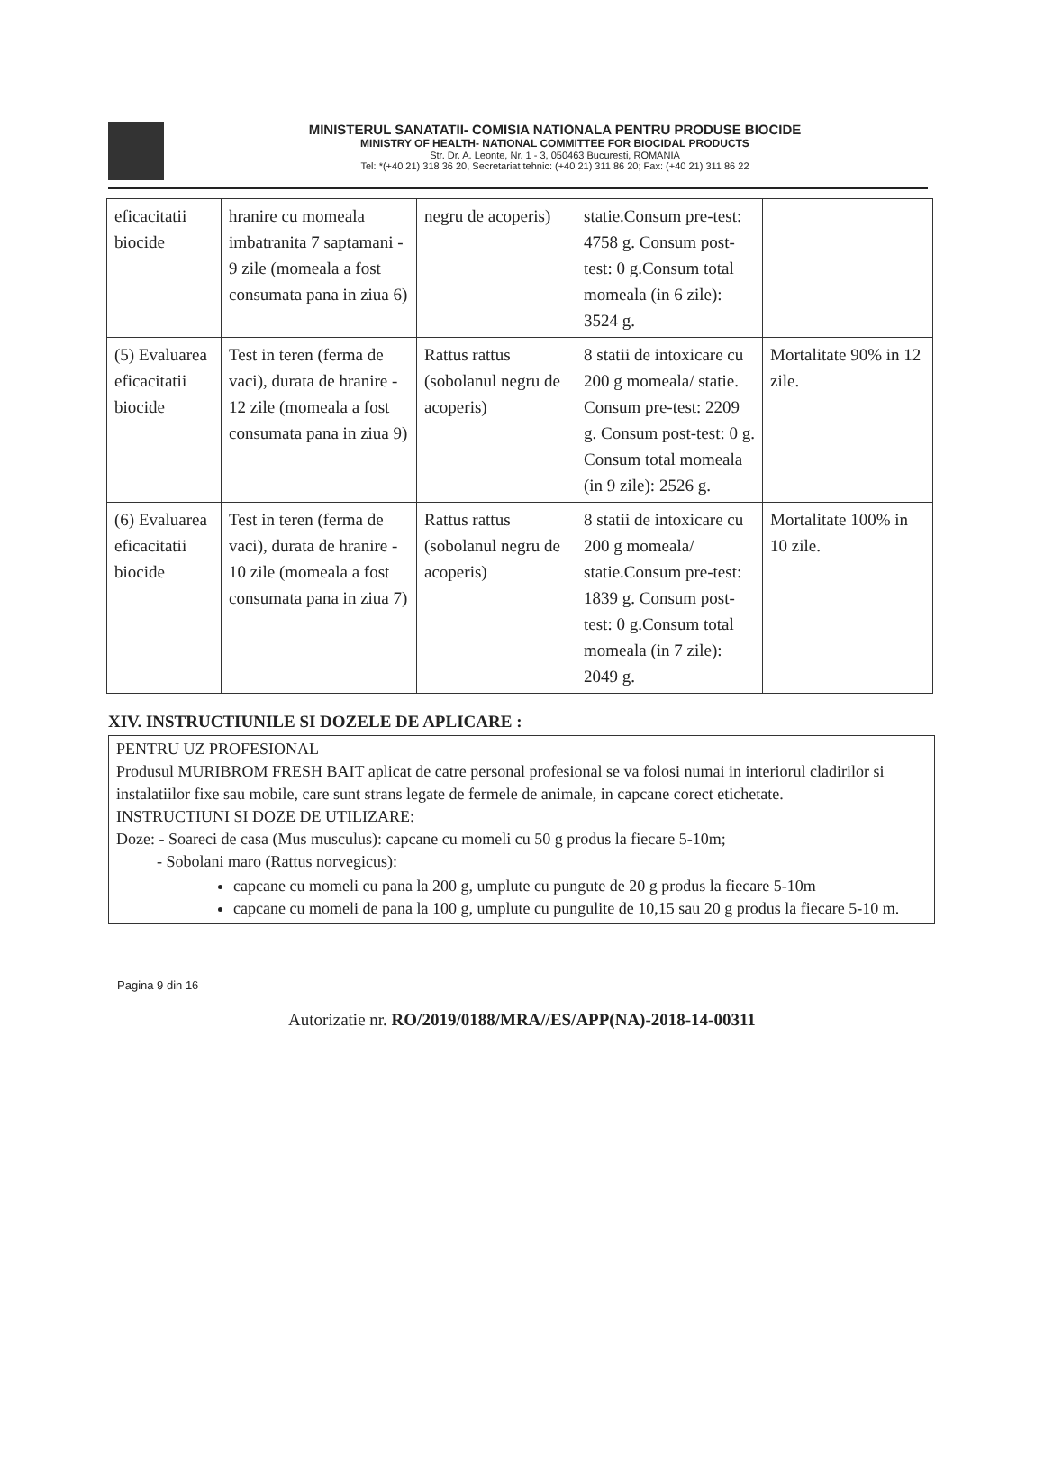MINISTERUL SANATATII- COMISIA NATIONALA PENTRU PRODUSE BIOCIDE
MINISTRY OF HEALTH- NATIONAL COMMITTEE FOR BIOCIDAL PRODUCTS
Str. Dr. A. Leonte, Nr. 1 - 3, 050463 Bucuresti, ROMANIA
Tel: *(+40 21) 318 36 20, Secretariat tehnic: (+40 21) 311 86 20; Fax: (+40 21) 311 86 22
| eficacitatii biocide | hranire cu momeala imbatranita 7 saptamani - 9 zile (momeala a fost consumata pana in ziua 6) | negru de acoperis) | statie.Consum pre-test: 4758 g. Consum post-test: 0 g.Consum total momeala (in 6 zile): 3524 g. | |
| (5) Evaluarea eficacitatii biocide | Test in teren (ferma de vaci), durata de hranire - 12 zile (momeala a fost consumata pana in ziua 9) | Rattus rattus (sobolanul negru de acoperis) | 8 statii de intoxicare cu 200 g momeala/ statie. Consum pre-test: 2209 g. Consum post-test: 0 g. Consum total momeala (in 9 zile): 2526 g. | Mortalitate 90% in 12 zile. |
| (6) Evaluarea eficacitatii biocide | Test in teren (ferma de vaci), durata de hranire - 10 zile (momeala a fost consumata pana in ziua 7) | Rattus rattus (sobolanul negru de acoperis) | 8 statii de intoxicare cu 200 g momeala/ statie.Consum pre-test: 1839 g. Consum post-test: 0 g.Consum total momeala (in 7 zile): 2049 g. | Mortalitate 100% in 10 zile. |
XIV. INSTRUCTIUNILE SI DOZELE DE APLICARE :
PENTRU UZ PROFESIONAL
Produsul MURIBROM FRESH BAIT aplicat de catre personal profesional se va folosi numai in interiorul cladirilor si instalatiilor fixe sau mobile, care sunt strans legate de fermele de animale, in capcane corect etichetate.
INSTRUCTIUNI SI DOZE DE UTILIZARE:
Doze: - Soareci de casa (Mus musculus): capcane cu momeli cu 50 g produs la fiecare 5-10m;
- Sobolani maro (Rattus norvegicus):
capcane cu momeli cu pana la 200 g, umplute cu pungute de 20 g produs la fiecare 5-10m
capcane cu momeli de pana la 100 g, umplute cu pungulite de 10,15 sau 20 g produs la fiecare 5-10 m.
Pagina 9 din 16
Autorizatie nr. RO/2019/0188/MRA//ES/APP(NA)-2018-14-00311